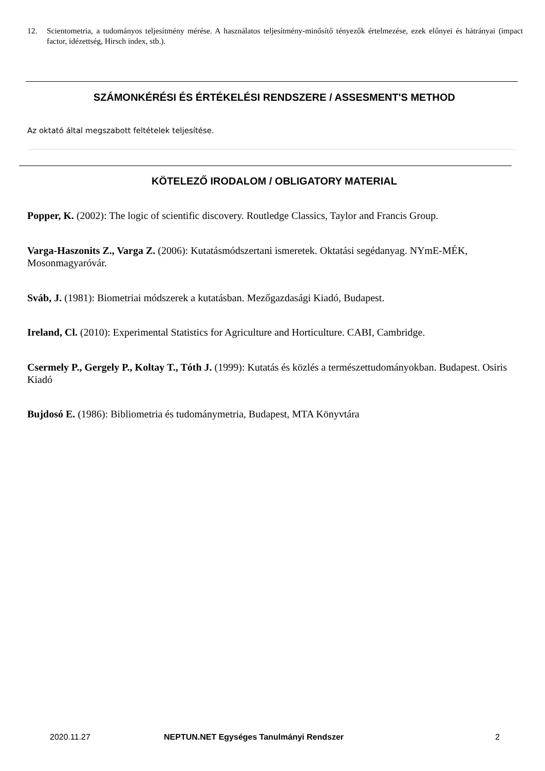12. Scientometria, a tudományos teljesítmény mérése. A használatos teljesítmény-minősítő tényezők értelmezése, ezek előnyei és hátrányai (impact factor, idézettség, Hirsch index, stb.).
SZÁMONKÉRÉSI ÉS ÉRTÉKELÉSI RENDSZERE / ASSESMENT'S METHOD
Az oktató által megszabott feltételek teljesítése.
KÖTELEZŐ IRODALOM / OBLIGATORY MATERIAL
Popper, K. (2002): The logic of scientific discovery. Routledge Classics, Taylor and Francis Group.
Varga-Haszonits Z., Varga Z. (2006): Kutatásmódszertani ismeretek. Oktatási segédanyag. NYmE-MÉK, Mosonmagyaróvár.
Sváb, J. (1981): Biometriai módszerek a kutatásban. Mezőgazdasági Kiadó, Budapest.
Ireland, Cl. (2010): Experimental Statistics for Agriculture and Horticulture. CABI, Cambridge.
Csermely P., Gergely P., Koltay T., Tóth J. (1999): Kutatás és közlés a természettudományokban. Budapest. Osiris Kiadó
Bujdosó E. (1986): Bibliometria és tudománymetria, Budapest, MTA Könyvtára
2020.11.27
NEPTUN.NET Egységes Tanulmányi Rendszer
2